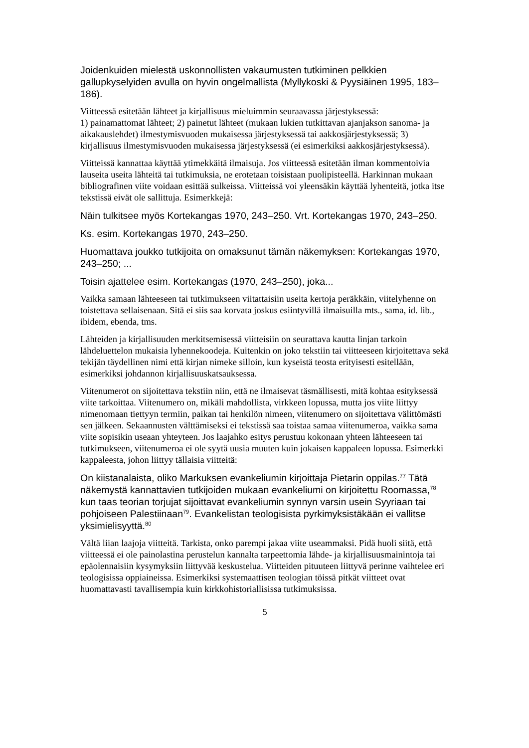Joidenkuiden mielestä uskonnollisten vakaumusten tutkiminen pelkkien gallupkyselyiden avulla on hyvin ongelmallista (Myllykoski & Pyysiäinen 1995, 183–186).
Viitteessä esitetään lähteet ja kirjallisuus mieluimmin seuraavassa järjestyksessä:
1) painamattomat lähteet; 2) painetut lähteet (mukaan lukien tutkittavan ajanjakson sanoma- ja aikakauslehdet) ilmestymisvuoden mukaisessa järjestyksessä tai aakkosjärjestyksessä; 3) kirjallisuus ilmestymisvuoden mukaisessa järjestyksessä (ei esimerkiksi aakkosjärjestyksessä).
Viitteissä kannattaa käyttää ytimekkäitä ilmaisuja. Jos viitteessä esitetään ilman kommentoivia lauseita useita lähteitä tai tutkimuksia, ne erotetaan toisistaan puolipisteellä. Harkinnan mukaan bibliografinen viite voidaan esittää sulkeissa. Viitteissä voi yleensäkin käyttää lyhenteitä, jotka itse tekstissä eivät ole sallittuja. Esimerkkejä:
Näin tulkitsee myös Kortekangas 1970, 243–250. Vrt. Kortekangas 1970, 243–250.
Ks. esim. Kortekangas 1970, 243–250.
Huomattava joukko tutkijoita on omaksunut tämän näkemyksen: Kortekangas 1970, 243–250; ...
Toisin ajattelee esim. Kortekangas (1970, 243–250), joka...
Vaikka samaan lähteeseen tai tutkimukseen viitattaisiin useita kertoja peräkkäin, viitelyhenne on toistettava sellaisenaan. Sitä ei siis saa korvata joskus esiintyvillä ilmaisuilla mts., sama, id. lib., ibidem, ebenda, tms.
Lähteiden ja kirjallisuuden merkitsemisessä viitteisiin on seurattava kautta linjan tarkoin lähdeluettelon mukaisia lyhennekoodeja. Kuitenkin on joko tekstiin tai viitteeseen kirjoitettava sekä tekijän täydellinen nimi että kirjan nimeke silloin, kun kyseistä teosta erityisesti esitellään, esimerkiksi johdannon kirjallisuuskatsauksessa.
Viitenumerot on sijoitettava tekstiin niin, että ne ilmaisevat täsmällisesti, mitä kohtaa esityksessä viite tarkoittaa. Viitenumero on, mikäli mahdollista, virkkeen lopussa, mutta jos viite liittyy nimenomaan tiettyyn termiin, paikan tai henkilön nimeen, viitenumero on sijoitettava välittömästi sen jälkeen. Sekaannusten välttämiseksi ei tekstissä saa toistaa samaa viitenumeroa, vaikka sama viite sopisikin useaan yhteyteen. Jos laajahko esitys perustuu kokonaan yhteen lähteeseen tai tutkimukseen, viitenumeroa ei ole syytä uusia muuten kuin jokaisen kappaleen lopussa. Esimerkki kappaleesta, johon liittyy tällaisia viitteitä:
On kiistanalaista, oliko Markuksen evankeliumin kirjoittaja Pietarin oppilas.<sup>77</sup> Tätä näkemystä kannattavien tutkijoiden mukaan evankeliumi on kirjoitettu Roomassa,<sup>78</sup> kun taas teorian torjujat sijoittavat evankeliumin synnyn varsin usein Syyriaan tai pohjoiseen Palestiinaan<sup>79</sup>. Evankelistan teologisista pyrkimyksistäkään ei vallitse yksimielisyyttä.<sup>80</sup>
Vältä liian laajoja viitteitä. Tarkista, onko parempi jakaa viite useammaksi. Pidä huoli siitä, että viitteessä ei ole painolastina perustelun kannalta tarpeettomia lähde- ja kirjallisuusmainintoja tai epäolennaisiin kysymyksiin liittyvää keskustelua. Viitteiden pituuteen liittyvä perinne vaihtelee eri teologisissa oppiaineissa. Esimerkiksi systemaattisen teologian töissä pitkät viitteet ovat huomattavasti tavallisempia kuin kirkkohistoriallisissa tutkimuksissa.
5